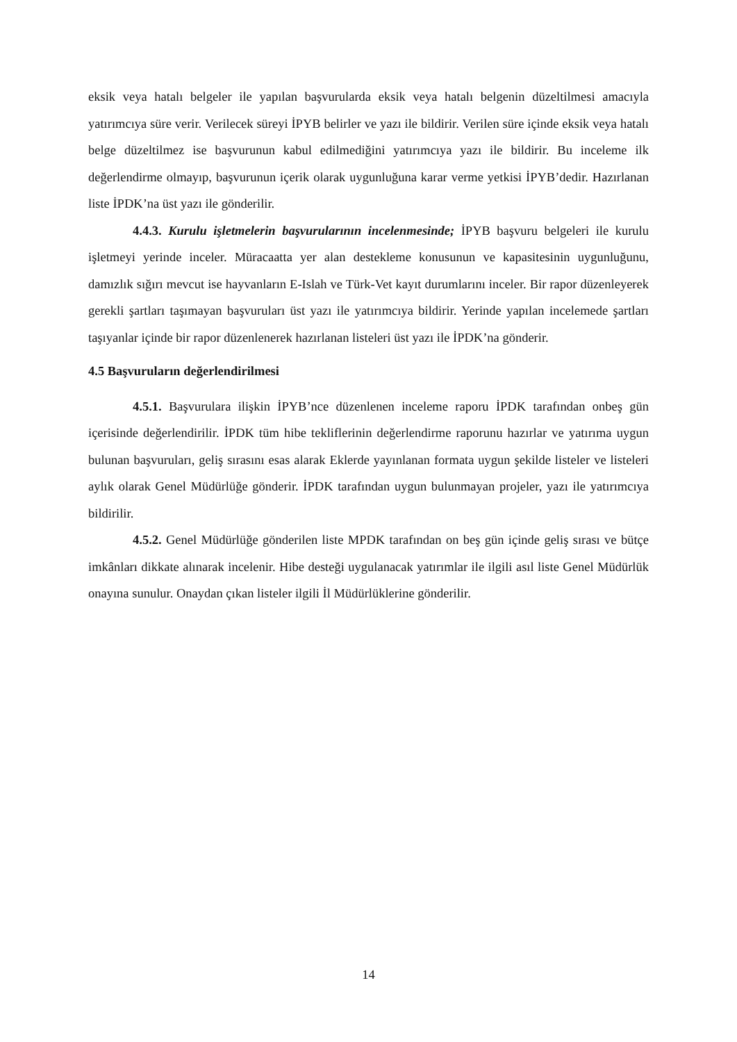eksik veya hatalı belgeler ile yapılan başvurularda eksik veya hatalı belgenin düzeltilmesi amacıyla yatırımcıya süre verir. Verilecek süreyi İPYB belirler ve yazı ile bildirir. Verilen süre içinde eksik veya hatalı belge düzeltilmez ise başvurunun kabul edilmediğini yatırımcıya yazı ile bildirir. Bu inceleme ilk değerlendirme olmayıp, başvurunun içerik olarak uygunluğuna karar verme yetkisi İPYB’dedir. Hazırlanan liste İPDK’na üst yazı ile gönderilir.
4.4.3. Kurulu işletmelerin başvurularının incelenmesinde; İPYB başvuru belgeleri ile kurulu işletmeyi yerinde inceler. Müracaatta yer alan destekleme konusunun ve kapasitesinin uygunluğunu, damızlık sığırı mevcut ise hayvanların E-Islah ve Türk-Vet kayıt durumlarını inceler. Bir rapor düzenleyerek gerekli şartları taşımayan başvuruları üst yazı ile yatırımcıya bildirir. Yerinde yapılan incelemede şartları taşıyanlar içinde bir rapor düzenlenerek hazırlanan listeleri üst yazı ile İPDK’na gönderir.
4.5 Başvuruların değerlendirilmesi
4.5.1. Başvurulara ilişkin İPYB’nce düzenlenen inceleme raporu İPDK tarafından onbeş gün içerisinde değerlendirilir. İPDK tüm hibe tekliflerinin değerlendirme raporunu hazırlar ve yatırıma uygun bulunan başvuruları, geliş sırasını esas alarak Eklerde yayınlanan formata uygun şekilde listeler ve listeleri aylık olarak Genel Müdürlüğe gönderir. İPDK tarafından uygun bulunmayan projeler, yazı ile yatırımcıya bildirilir.
4.5.2. Genel Müdürlüğe gönderilen liste MPDK tarafından on beş gün içinde geliş sırası ve bütçe imkânları dikkate alınarak incelenir. Hibe desteği uygulanacak yatırımlar ile ilgili asıl liste Genel Müdürlük onayına sunulur. Onaydan çıkan listeler ilgili İl Müdürlüklerine gönderilir.
14